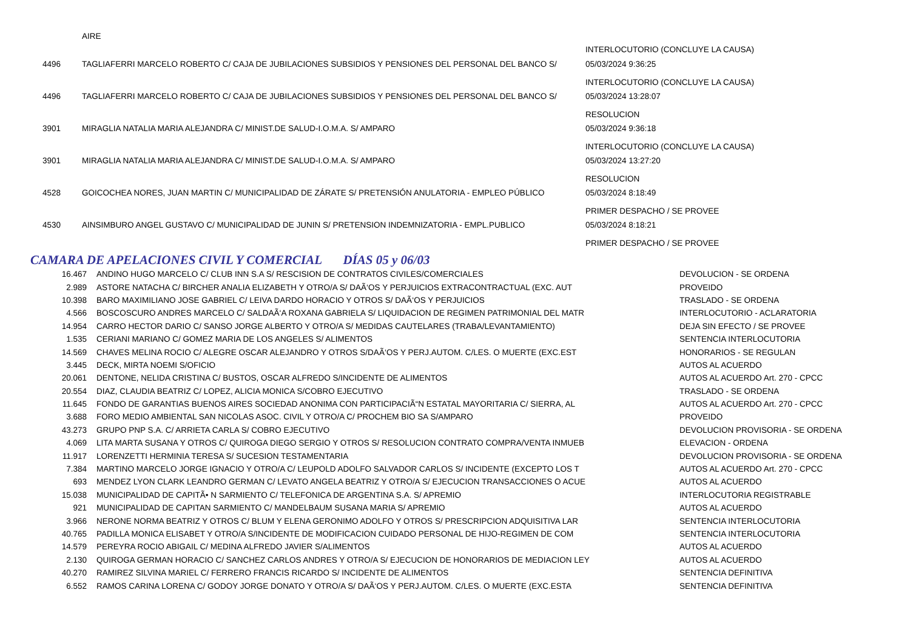| | AIRE | |
| | | INTERLOCUTORIO (CONCLUYE LA CAUSA) |
| 4496 | TAGLIAFERRI MARCELO ROBERTO C/ CAJA DE JUBILACIONES SUBSIDIOS Y PENSIONES DEL PERSONAL DEL BANCO S/ | 05/03/2024 9:36:25 INTERLOCUTORIO (CONCLUYE LA CAUSA) |
| 4496 | TAGLIAFERRI MARCELO ROBERTO C/ CAJA DE JUBILACIONES SUBSIDIOS Y PENSIONES DEL PERSONAL DEL BANCO S/ | 05/03/2024 13:28:07 RESOLUCION |
| 3901 | MIRAGLIA NATALIA MARIA ALEJANDRA C/ MINIST.DE SALUD-I.O.M.A. S/ AMPARO | 05/03/2024 9:36:18 INTERLOCUTORIO (CONCLUYE LA CAUSA) |
| 3901 | MIRAGLIA NATALIA MARIA ALEJANDRA C/ MINIST.DE SALUD-I.O.M.A. S/ AMPARO | 05/03/2024 13:27:20 RESOLUCION |
| 4528 | GOICOCHEA NORES, JUAN MARTIN C/ MUNICIPALIDAD DE ZÁRATE S/ PRETENSIÓN ANULATORIA - EMPLEO PÚBLICO | 05/03/2024 8:18:49 PRIMER DESPACHO / SE PROVEE |
| 4530 | AINSIMBURO ANGEL GUSTAVO C/ MUNICIPALIDAD DE JUNIN S/ PRETENSION INDEMNIZATORIA - EMPL.PUBLICO | 05/03/2024 8:18:21 PRIMER DESPACHO / SE PROVEE |
CAMARA DE APELACIONES CIVIL Y COMERCIAL DÍAS 05 y 06/03
| 16.467 | ANDINO HUGO MARCELO C/ CLUB INN S.A S/ RESCISION DE CONTRATOS CIVILES/COMERCIALES | DEVOLUCION - SE ORDENA |
| 2.989 | ASTORE NATACHA C/ BIRCHER ANALIA ELIZABETH Y OTRO/A S/ DAÃ‘OS Y PERJUICIOS EXTRACONTRACTUAL (EXC. AUT | PROVEIDO |
| 10.398 | BARO MAXIMILIANO JOSE GABRIEL C/ LEIVA DARDO HORACIO Y OTROS S/ DAÃ‘OS Y PERJUICIOS | TRASLADO - SE ORDENA |
| 4.566 | BOSCOSCURO ANDRES MARCELO C/ SALDAÃ‘A ROXANA GABRIELA S/ LIQUIDACION DE REGIMEN PATRIMONIAL DEL MATR | INTERLOCUTORIO - ACLARATORIA |
| 14.954 | CARRO HECTOR DARIO C/ SANSO JORGE ALBERTO Y OTRO/A S/ MEDIDAS CAUTELARES (TRABA/LEVANTAMIENTO) | DEJA SIN EFECTO / SE PROVEE |
| 1.535 | CERIANI MARIANO C/ GOMEZ MARIA DE LOS ANGELES S/ ALIMENTOS | SENTENCIA INTERLOCUTORIA |
| 14.569 | CHAVES MELINA ROCIO C/ ALEGRE OSCAR ALEJANDRO Y OTROS S/DAÃ‘OS Y PERJ.AUTOM. C/LES. O MUERTE (EXC.EST | HONORARIOS - SE REGULAN |
| 3.445 | DECK, MIRTA NOEMI S/OFICIO | AUTOS AL ACUERDO |
| 20.061 | DENTONE, NELIDA CRISTINA C/ BUSTOS, OSCAR ALFREDO S/INCIDENTE DE ALIMENTOS | AUTOS AL ACUERDO Art. 270 - CPCC |
| 20.554 | DIAZ, CLAUDIA BEATRIZ C/ LOPEZ, ALICIA MONICA S/COBRO EJECUTIVO | TRASLADO - SE ORDENA |
| 11.645 | FONDO DE GARANTIAS BUENOS AIRES SOCIEDAD ANONIMA CON PARTICIPACIÃ“N ESTATAL MAYORITARIA C/ SIERRA, AL | AUTOS AL ACUERDO Art. 270 - CPCC |
| 3.688 | FORO MEDIO AMBIENTAL SAN NICOLAS ASOC. CIVIL Y OTRO/A C/ PROCHEM BIO SA S/AMPARO | PROVEIDO |
| 43.273 | GRUPO PNP S.A. C/ ARRIETA CARLA S/ COBRO EJECUTIVO | DEVOLUCION PROVISORIA - SE ORDENA |
| 4.069 | LITA MARTA SUSANA Y OTROS C/ QUIROGA DIEGO SERGIO Y OTROS S/ RESOLUCION CONTRATO COMPRA/VENTA INMUEB | ELEVACION - ORDENA |
| 11.917 | LORENZETTI HERMINIA TERESA S/ SUCESION TESTAMENTARIA | DEVOLUCION PROVISORIA - SE ORDENA |
| 7.384 | MARTINO MARCELO JORGE IGNACIO Y OTRO/A C/ LEUPOLD ADOLFO SALVADOR CARLOS S/ INCIDENTE (EXCEPTO LOS T | AUTOS AL ACUERDO Art. 270 - CPCC |
| 693 | MENDEZ LYON CLARK LEANDRO GERMAN C/ LEVATO ANGELA BEATRIZ Y OTRO/A S/ EJECUCION TRANSACCIONES O ACUE | AUTOS AL ACUERDO |
| 15.038 | MUNICIPALIDAD DE CAPITÃ• N SARMIENTO C/ TELEFONICA DE ARGENTINA S.A. S/ APREMIO | INTERLOCUTORIA REGISTRABLE |
| 921 | MUNICIPALIDAD DE CAPITAN SARMIENTO C/ MANDELBAUM SUSANA MARIA S/ APREMIO | AUTOS AL ACUERDO |
| 3.966 | NERONE NORMA BEATRIZ Y OTROS C/ BLUM Y ELENA GERONIMO ADOLFO Y OTROS S/ PRESCRIPCION ADQUISITIVA LAR | SENTENCIA INTERLOCUTORIA |
| 40.765 | PADILLA MONICA ELISABET Y OTRO/A S/INCIDENTE DE MODIFICACION CUIDADO PERSONAL DE HIJO-REGIMEN DE COM | SENTENCIA INTERLOCUTORIA |
| 14.579 | PEREYRA ROCIO ABIGAIL C/ MEDINA ALFREDO JAVIER S/ALIMENTOS | AUTOS AL ACUERDO |
| 2.130 | QUIROGA GERMAN HORACIO C/ SANCHEZ CARLOS ANDRES Y OTRO/A S/ EJECUCION DE HONORARIOS DE MEDIACION LEY | AUTOS AL ACUERDO |
| 40.270 | RAMIREZ SILVINA MARIEL C/ FERRERO FRANCIS RICARDO S/ INCIDENTE DE ALIMENTOS | SENTENCIA DEFINITIVA |
| 6.552 | RAMOS CARINA LORENA C/ GODOY JORGE DONATO Y OTRO/A S/ DAÃ‘OS Y PERJ.AUTOM. C/LES. O MUERTE (EXC.ESTA | SENTENCIA DEFINITIVA |